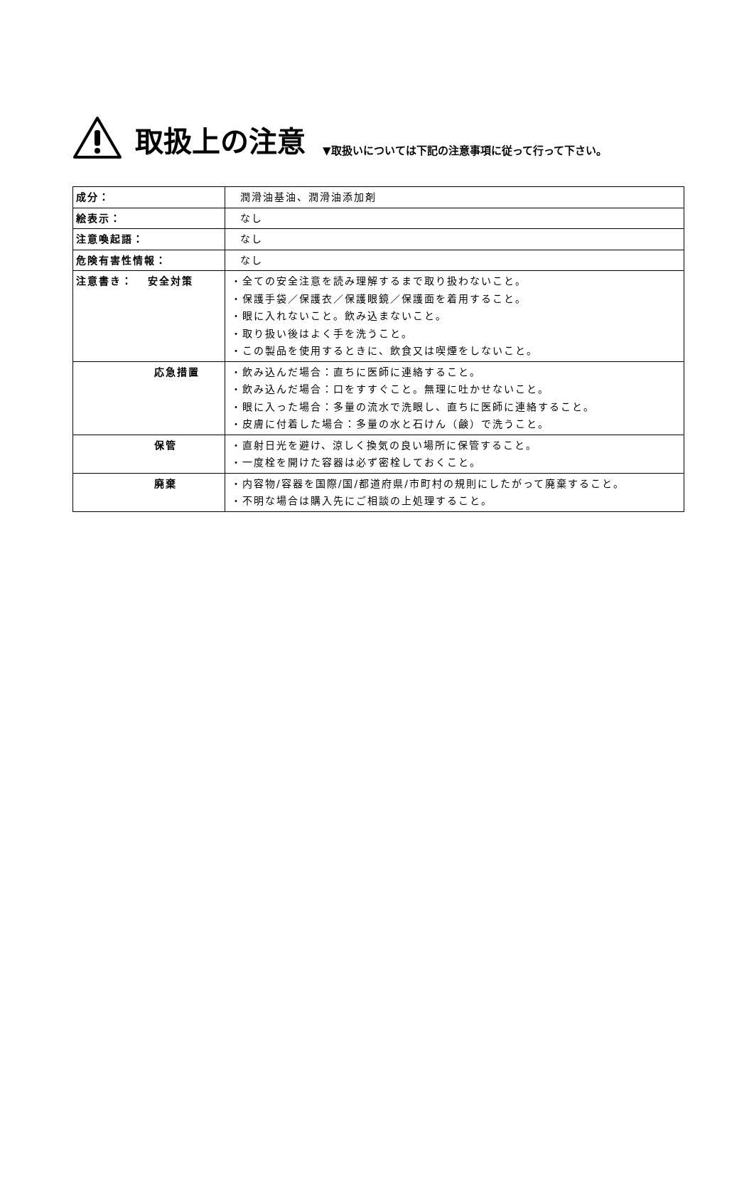取扱上の注意 ▼取扱いについては下記の注意事項に従って行って下さい。
| 成分： | 潤滑油基油、潤滑油添加剤 |
| 絵表示： | なし |
| 注意喚起語： | なし |
| 危険有害性情報： | なし |
| 注意書き： 安全対策 | ・全ての安全注意を読み理解するまで取り扱わないこと。 ・保護手袋／保護衣／保護眼鏡／保護面を着用すること。 ・眼に入れないこと。飲み込まないこと。 ・取り扱い後はよく手を洗うこと。 ・この製品を使用するときに、飲食又は喫煙をしないこと。 |
| 応急措置 | ・飲み込んだ場合：直ちに医師に連絡すること。 ・飲み込んだ場合：口をすすぐこと。無理に吐かせないこと。 ・眼に入った場合：多量の流水で洗眼し、直ちに医師に連絡すること。 ・皮膚に付着した場合：多量の水と石けん（鹸）で洗うこと。 |
| 保管 | ・直射日光を避け、涼しく換気の良い場所に保管すること。 ・一度栓を開けた容器は必ず密栓しておくこと。 |
| 廃棄 | ・内容物/容器を国際/国/都道府県/市町村の規則にしたがって廃棄すること。 ・不明な場合は購入先にご相談の上処理すること。 |